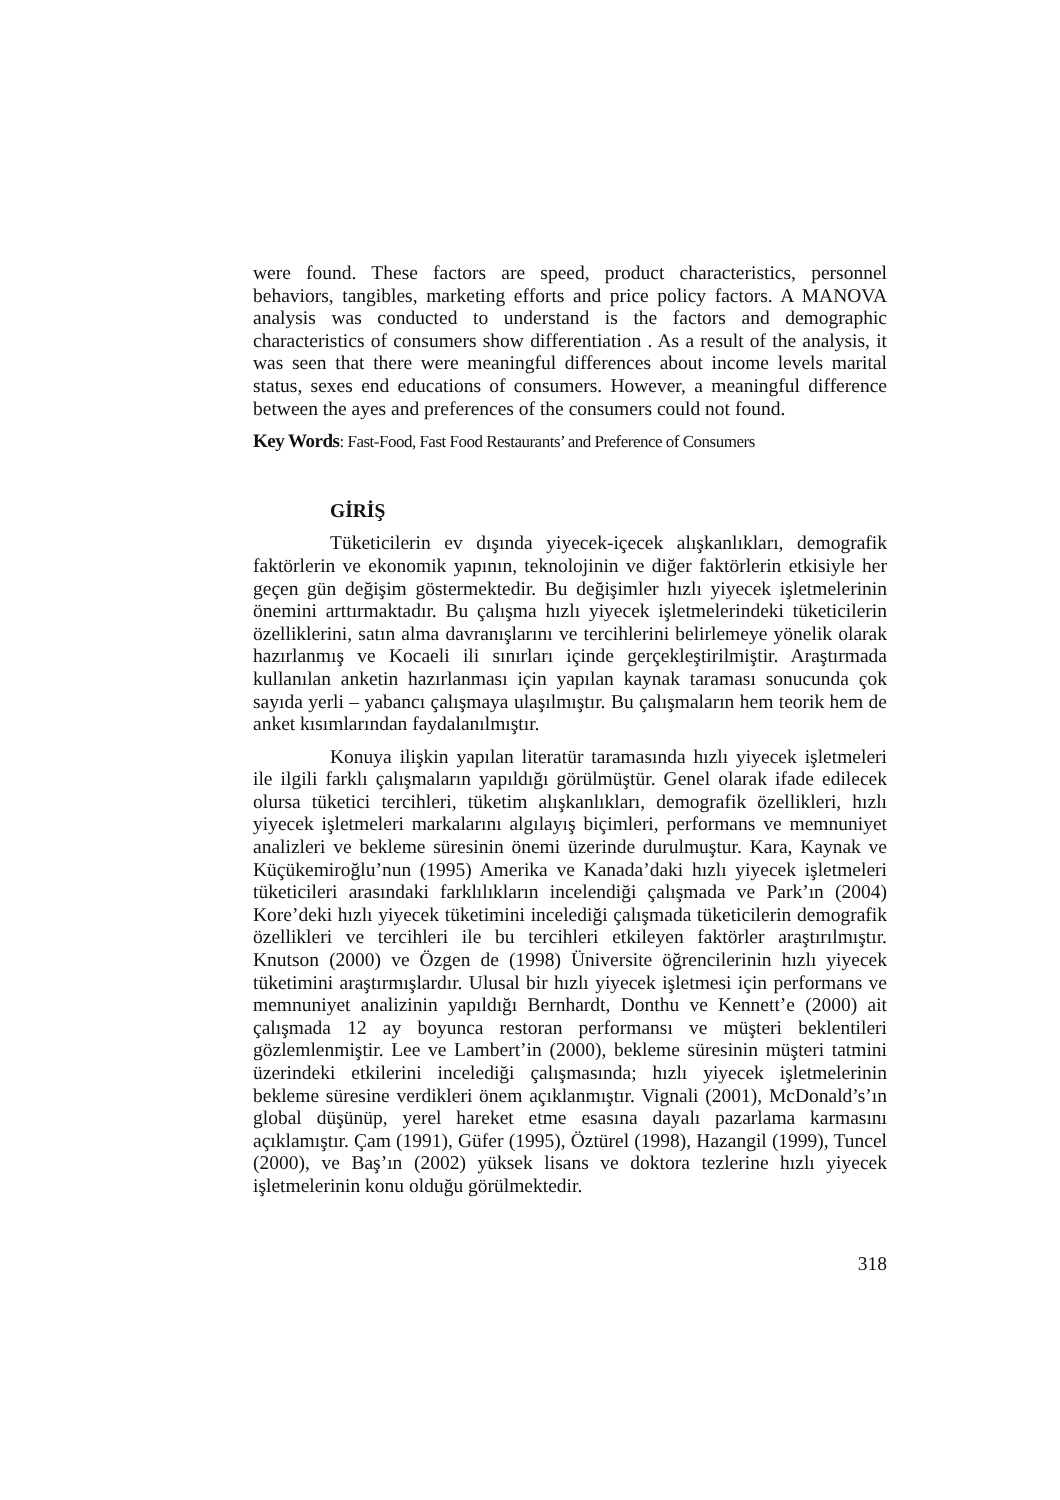were found. These factors are speed, product characteristics, personnel behaviors, tangibles, marketing efforts and price policy factors. A MANOVA analysis was conducted to understand is the factors and demographic characteristics of consumers show differentiation . As a result of the analysis, it was seen that there were meaningful differences about income levels marital status, sexes end educations of consumers. However, a meaningful difference between the ayes and preferences of the consumers could not found.
Key Words: Fast-Food, Fast Food Restaurants’ and Preference of Consumers
GİRİŞ
Tüketicilerin ev dışında yiyecek-içecek alışkanlıkları, demografik faktörlerin ve ekonomik yapının, teknolojinin ve diğer faktörlerin etkisiyle her geçen gün değişim göstermektedir. Bu değişimler hızlı yiyecek işletmelerinin önemini arttırmaktadır. Bu çalışma hızlı yiyecek işletmelerindeki tüketicilerin özelliklerini, satın alma davranışlarını ve tercihlerini belirlemeye yönelik olarak hazırlanmış ve Kocaeli ili sınırları içinde gerçekleştirilmiştir. Araştırmada kullanılan anketin hazırlanması için yapılan kaynak taraması sonucunda çok sayıda yerli – yabancı çalışmaya ulaşılmıştır. Bu çalışmaların hem teorik hem de anket kısımlarından faydalanılmıştır.
Konuya ilişkin yapılan literatür taramasında hızlı yiyecek işletmeleri ile ilgili farklı çalışmaların yapıldığı görülmüştür. Genel olarak ifade edilecek olursa tüketici tercihleri, tüketim alışkanlıkları, demografik özellikleri, hızlı yiyecek işletmeleri markalarını algılayış biçimleri, performans ve memnuniyet analizleri ve bekleme süresinin önemi üzerinde durulmuştur. Kara, Kaynak ve Küçükemiroğlu’nun (1995) Amerika ve Kanada’daki hızlı yiyecek işletmeleri tüketicileri arasındaki farklılıkların incelendiği çalışmada ve Park’ın (2004) Kore’deki hızlı yiyecek tüketimini incelediği çalışmada tüketicilerin demografik özellikleri ve tercihleri ile bu tercihleri etkileyen faktörler araştırılmıştır. Knutson (2000) ve Özgen de (1998) Üniversite öğrencilerinin hızlı yiyecek tüketimini araştırmışlardır. Ulusal bir hızlı yiyecek işletmesi için performans ve memnuniyet analizinin yapıldığı Bernhardt, Donthu ve Kennett’e (2000) ait çalışmada 12 ay boyunca restoran performansı ve müşteri beklentileri gözlemlenmiştir. Lee ve Lambert’in (2000), bekleme süresinin müşteri tatmini üzerindeki etkilerini incelediği çalışmasında; hızlı yiyecek işletmelerinin bekleme süresine verdikleri önem açıklanmıştır. Vignali (2001), McDonald’s’ın global düşünüp, yerel hareket etme esasına dayalı pazarlama karmasını açıklamıştır. Çam (1991), Güfer (1995), Öztürel (1998), Hazangil (1999), Tuncel (2000), ve Baş’ın (2002) yüksek lisans ve doktora tezlerine hızlı yiyecek işletmelerinin konu olduğu görülmektedir.
318